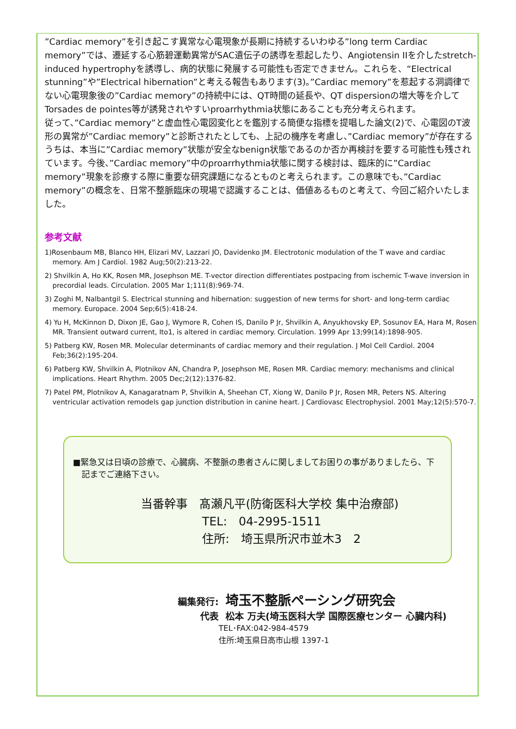”Cardiac memory”を引き起こす異常な心電現象が長期に持続するいわゆる”long term Cardiac memory”では、遷延する心筋碧運動異常がSAC遺伝子の誘導を惹起したり、Angiotensin IIを介したstretch-induced hypertrophyを誘導し、病的状態に発展する可能性も否定できません。これらを、“Electrical stunning”や”Electrical hibernation”と考える報告もあります(3)。”Cardiac memory”を惹起する洞調律でない心電現象後の”Cardiac memory”の持続中には、QT時間の延長や、QT dispersionの増大等を介してTorsades de pointes等が誘発されやすいproarrhythmia状態にあることも充分考えられます。
従って、”Cardiac memory”と虚血性心電図変化とを鑑別する簡便な指標を提唱した論文(2)で、心電図のT波形の異常が”Cardiac memory”と診断されたとしても、上記の機序を考慮し、”Cardiac memory”が存在するうちは、本当に”Cardiac memory”状態が安全なbenign状態であるのか否か再検討を要する可能性も残されています。今後、”Cardiac memory”中のproarrhythmia状態に関する検討は、臨床的に”Cardiac memory”現象を診療する際に重要な研究課題になるとものと考えられます。この意味でも、”Cardiac memory”の概念を、日常不整脈臨床の現場で認識することは、価値あるものと考えて、今回ご紹介いたしました。
参考文献
1)Rosenbaum MB, Blanco HH, Elizari MV, Lazzari JO, Davidenko JM. Electrotonic modulation of the T wave and cardiac memory. Am J Cardiol. 1982 Aug;50(2):213-22.
2) Shvilkin A, Ho KK, Rosen MR, Josephson ME. T-vector direction differentiates postpacing from ischemic T-wave inversion in precordial leads. Circulation. 2005 Mar 1;111(8):969-74.
3) Zoghi M, Nalbantgil S. Electrical stunning and hibernation: suggestion of new terms for short- and long-term cardiac memory. Europace. 2004 Sep;6(5):418-24.
4) Yu H, McKinnon D, Dixon JE, Gao J, Wymore R, Cohen IS, Danilo P Jr, Shvilkin A, Anyukhovsky EP, Sosunov EA, Hara M, Rosen MR. Transient outward current, Ito1, is altered in cardiac memory. Circulation. 1999 Apr 13;99(14):1898-905.
5) Patberg KW, Rosen MR. Molecular determinants of cardiac memory and their regulation. J Mol Cell Cardiol. 2004 Feb;36(2):195-204.
6) Patberg KW, Shvilkin A, Plotnikov AN, Chandra P, Josephson ME, Rosen MR. Cardiac memory: mechanisms and clinical implications. Heart Rhythm. 2005 Dec;2(12):1376-82.
7) Patel PM, Plotnikov A, Kanagaratnam P, Shvilkin A, Sheehan CT, Xiong W, Danilo P Jr, Rosen MR, Peters NS. Altering ventricular activation remodels gap junction distribution in canine heart. J Cardiovasc Electrophysiol. 2001 May;12(5):570-7.
■緊急又は日頃の診療で、心臓病、不整脈の患者さんに関しましてお困りの事がありましたら、下記までご連絡下さい。
当番幹事　髙瀬凡平(防衛医科大学校 集中治療部)
TEL:　04-2995-1511
住所:　埼玉県所沢市並木3　2
編集発行: 埼玉不整脈ペーシング研究会
代表 松本 万夫(埼玉医科大学 国際医療センター 心臓内科)
TEL･FAX:042-984-4579
住所:埼玉県日高市山根 1397-1